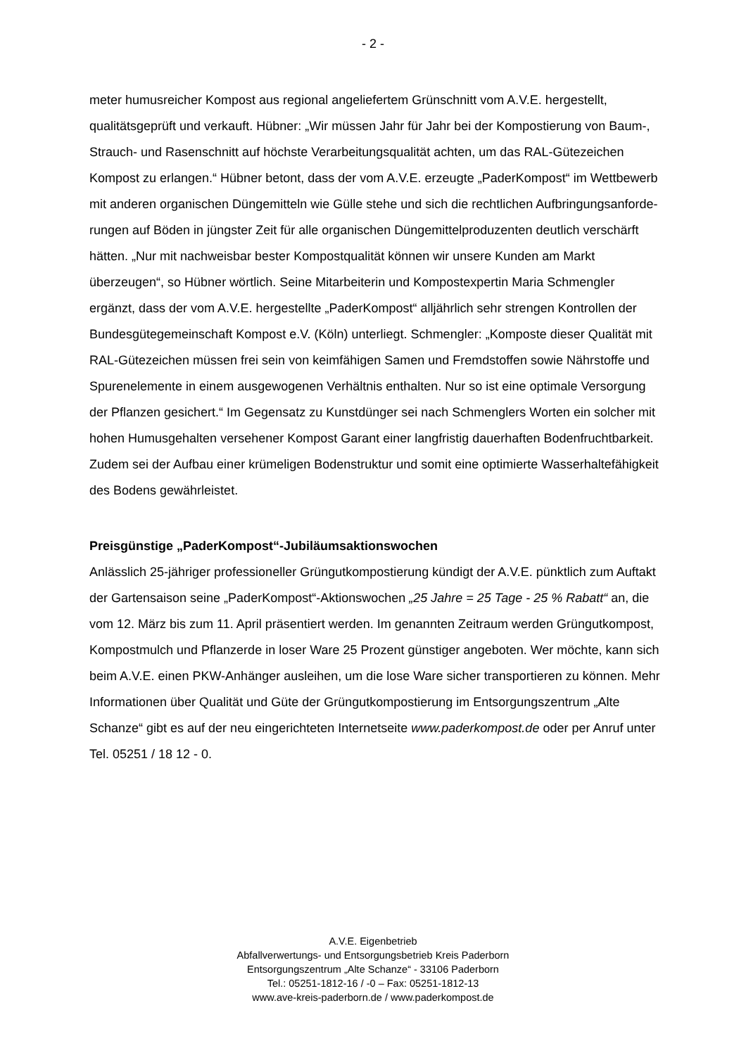- 2 -
meter humusreicher Kompost aus regional angeliefertem Grünschnitt vom A.V.E. hergestellt, qualitätsgeprüft und verkauft. Hübner: „Wir müssen Jahr für Jahr bei der Kompostierung von Baum-, Strauch- und Rasenschnitt auf höchste Verarbeitungs­qualität achten, um das RAL-Gütezeichen Kompost zu erlangen.“ Hübner betont, dass der vom A.V.E. erzeugte „PaderKompost“ im Wettbewerb mit anderen organi­schen Düngemitteln wie Gülle stehe und sich die rechtlichen Aufbringungsanforde­rungen auf Böden in jüngster Zeit für alle organischen Düngemittelproduzenten deut­lich verschärft hätten. „Nur mit nachweisbar bester Kompostqualität können wir un­sere Kunden am Markt überzeugen“, so Hübner wörtlich. Seine Mitarbeiterin und Kompostexpertin Maria Schmengler ergänzt, dass der vom A.V.E. hergestellte „Pa­derKompost“ alljährlich sehr strengen Kontrollen der Bundesgütegemeinschaft Kom­post e.V. (Köln) unterliegt. Schmengler: „Komposte dieser Qualität mit RAL-Gütezei­chen müssen frei sein von keimfähigen Samen und Fremdstoffen sowie Nährstoffe und Spurenelemente in einem ausgewogenen Verhältnis enthalten. Nur so ist eine optimale Versorgung der Pflanzen gesichert.“ Im Gegensatz zu Kunstdünger sei nach Schmenglers Worten ein solcher mit hohen Humusgehalten versehener Kom­post Garant einer langfristig dauerhaften Bodenfruchtbarkeit. Zudem sei der Aufbau einer krümeligen Bodenstruktur und somit eine optimierte Wasserhaltefähigkeit des Bodens gewährleistet.
Preisgünstige „PaderKompost“-Jubiläumsaktionswochen
Anlässlich 25-jähriger professioneller Grüngutkompostierung kündigt der A.V.E. pünktlich zum Auftakt der Gartensaison seine „PaderKompost“-Aktionswochen „25 Jahre = 25 Tage - 25 % Rabatt“ an, die vom 12. März bis zum 11. April präsen­tiert werden. Im genannten Zeitraum werden Grüngutkompost, Kompostmulch und Pflanzerde in loser Ware 25 Prozent günstiger angeboten. Wer möchte, kann sich beim A.V.E. einen PKW-Anhänger ausleihen, um die lose Ware sicher transportieren zu können. Mehr Informationen über Qualität und Güte der Grüngutkompostierung im Entsorgungszentrum „Alte Schanze“ gibt es auf der neu eingerichteten Internetseite www.paderkompost.de oder per Anruf unter Tel. 05251 / 18 12 - 0.
A.V.E. Eigenbetrieb
Abfallverwertungs- und Entsorgungsbetrieb Kreis Paderborn
Entsorgungszentrum „Alte Schanze“ - 33106 Paderborn
Tel.: 05251-1812-16 / -0 – Fax: 05251-1812-13
www.ave-kreis-paderborn.de / www.paderkompost.de